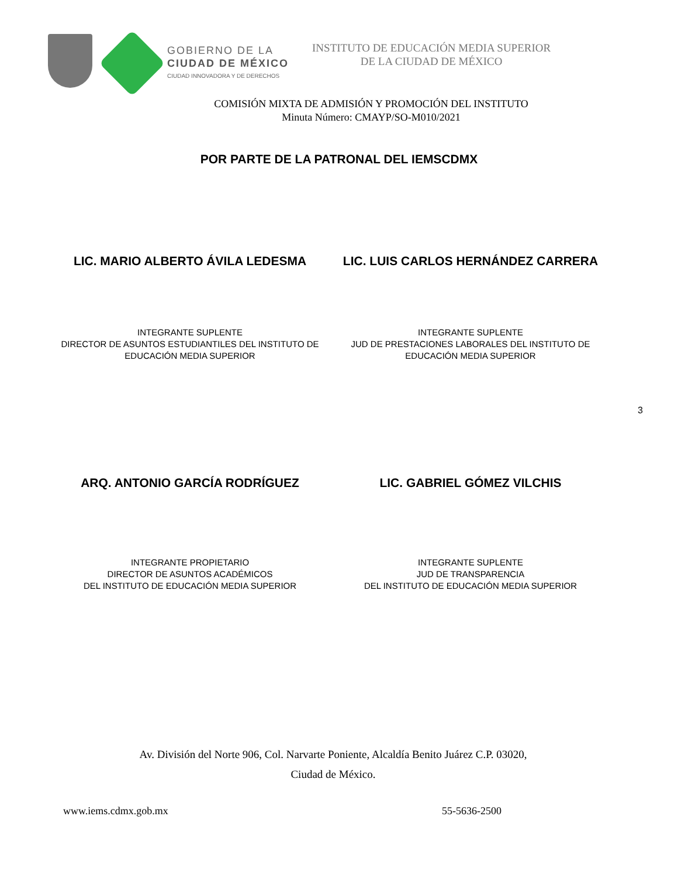GOBIERNO DE LA
CIUDAD DE MÉXICO
CIUDAD INNOVADORA Y DE DERECHOS
INSTITUTO DE EDUCACIÓN MEDIA SUPERIOR
DE LA CIUDAD DE MÉXICO
COMISIÓN MIXTA DE ADMISIÓN Y PROMOCIÓN DEL INSTITUTO
Minuta Número: CMAYP/SO-M010/2021
POR PARTE DE LA PATRONAL DEL IEMSCDMX
LIC. MARIO ALBERTO ÁVILA LEDESMA
LIC. LUIS CARLOS HERNÁNDEZ CARRERA
INTEGRANTE SUPLENTE
DIRECTOR DE ASUNTOS ESTUDIANTILES DEL INSTITUTO DE
EDUCACIÓN MEDIA SUPERIOR
INTEGRANTE SUPLENTE
JUD DE PRESTACIONES LABORALES DEL INSTITUTO DE
EDUCACIÓN MEDIA SUPERIOR
3
ARQ. ANTONIO GARCÍA RODRÍGUEZ LIC. GABRIEL GÓMEZ VILCHIS
INTEGRANTE PROPIETARIO
DIRECTOR DE ASUNTOS ACADÉMICOS
DEL INSTITUTO DE EDUCACIÓN MEDIA SUPERIOR
INTEGRANTE SUPLENTE
JUD DE TRANSPARENCIA
DEL INSTITUTO DE EDUCACIÓN MEDIA SUPERIOR
Av. División del Norte 906, Col. Narvarte Poniente, Alcaldía Benito Juárez C.P. 03020,
Ciudad de México.
www.iems.cdmx.gob.mx 55-5636-2500